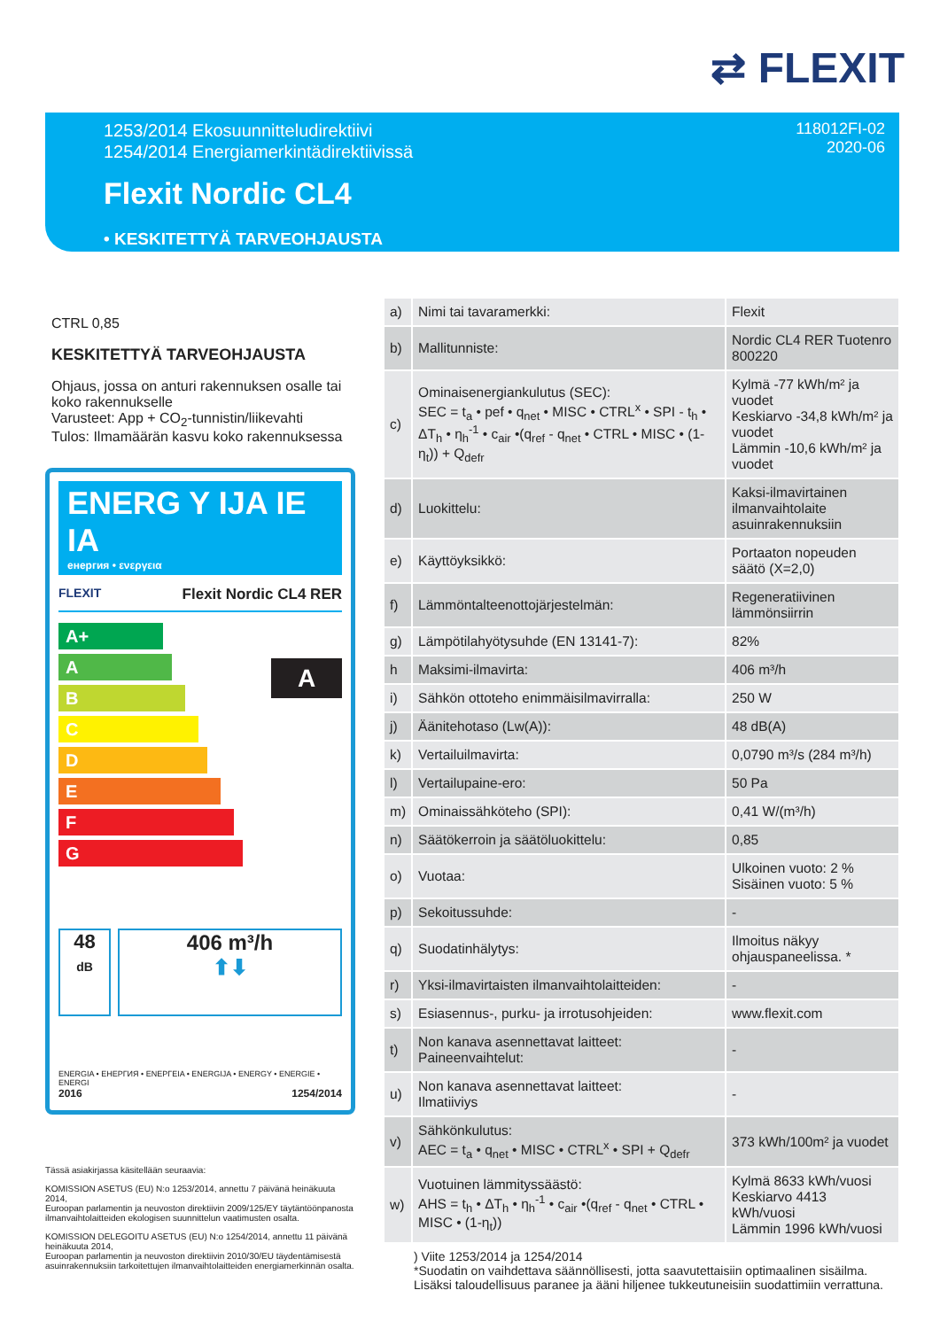⇄ FLEXIT
1253/2014 Ekosuunnitteludirektiivi
1254/2014 Energiamerkintädirektiivissä
118012FI-02
2020-06
Flexit Nordic CL4
• KESKITETTYÄ TARVEOHJAUSTA
CTRL 0,85
KESKITETTYÄ TARVEOHJAUSTA
Ohjaus, jossa on anturi rakennuksen osalle tai koko rakennukselle
Varusteet: App + CO<sub>2</sub>-tunnistin/liikevahti
Tulos: Ilmamäärän kasvu koko rakennuksessa
ENERG Y IJA IE IA
енергия • ενεργεια
FLEXIT Flexit Nordic CL4 RER
A+
A
B
C
D
E
F
G
A
48
dB
406 m³/h
⬆⬇
ENERGIA • ЕНЕРГИЯ • ΕΝΕΡΓΕΙΑ • ENERGIJA • ENERGY • ENERGIE • ENERGI
2016 1254/2014
| a) | Nimi tai tavaramerkki: | Flexit |
| b) | Mallitunniste: | Nordic CL4 RER Tuotenro 800220 |
| c) | Ominaisenergiankulutus (SEC): SEC = t<sub>a</sub> • pef • q<sub>net</sub> • MISC • CTRL<sup>x</sup> • SPI - t<sub>h</sub> • ΔT<sub>h</sub> • η<sub>h</sub><sup>-1</sup> • c<sub>air</sub> •(q<sub>ref</sub> - q<sub>net</sub> • CTRL • MISC • (1-η<sub>t</sub>)) + Q<sub>defr</sub> | Kylmä -77 kWh/m² ja vuodet Keskiarvo -34,8 kWh/m² ja vuodet Lämmin -10,6 kWh/m² ja vuodet |
| d) | Luokittelu: | Kaksi-ilmavirtainen ilmanvaihtolaite asuinrakennuksiin |
| e) | Käyttöyksikkö: | Portaaton nopeuden säätö (X=2,0) |
| f) | Lämmöntalteenottojärjestelmän: | Regeneratiivinen lämmönsiirrin |
| g) | Lämpötilahyötysuhde (EN 13141-7): | 82% |
| h | Maksimi-ilmavirta: | 406 m³/h |
| i) | Sähkön ottoteho enimmäisilmavirralla: | 250 W |
| j) | Äänitehotaso (Lw(A)): | 48 dB(A) |
| k) | Vertailuilmavirta: | 0,0790 m³/s (284 m³/h) |
| l) | Vertailupaine-ero: | 50 Pa |
| m) | Ominaissähköteho (SPI): | 0,41 W/(m³/h) |
| n) | Säätökerroin ja säätöluokittelu: | 0,85 |
| o) | Vuotaa: | Ulkoinen vuoto: 2 % Sisäinen vuoto: 5 % |
| p) | Sekoitussuhde: | - |
| q) | Suodatinhälytys: | Ilmoitus näkyy ohjauspaneelissa. * |
| r) | Yksi-ilmavirtaisten ilmanvaihtolaitteiden: | - |
| s) | Esiasennus-, purku- ja irrotusohjeiden: | www.flexit.com |
| t) | Non kanava asennettavat laitteet: Paineenvaihtelut: | - |
| u) | Non kanava asennettavat laitteet: Ilmatiiviys | - |
| v) | Sähkönkulutus: AEC = t<sub>a</sub> • q<sub>net</sub> • MISC • CTRL<sup>x</sup> • SPI + Q<sub>defr</sub> | 373 kWh/100m² ja vuodet |
| w) | Vuotuinen lämmityssäästö: AHS = t<sub>h</sub> • ΔT<sub>h</sub> • η<sub>h</sub><sup>-1</sup> • c<sub>air</sub> •(q<sub>ref</sub> - q<sub>net</sub> • CTRL • MISC • (1-η<sub>t</sub>)) | Kylmä 8633 kWh/vuosi Keskiarvo 4413 kWh/vuosi Lämmin 1996 kWh/vuosi |
Tässä asiakirjassa käsitellään seuraavia:
KOMISSION ASETUS (EU) N:o 1253/2014, annettu 7 päivänä heinäkuuta 2014,
Euroopan parlamentin ja neuvoston direktiivin 2009/125/EY täytäntöönpanosta ilmanvaihtolaitteiden ekologisen suunnittelun vaatimusten osalta.
KOMISSION DELEGOITU ASETUS (EU) N:o 1254/2014, annettu 11 päivänä heinäkuuta 2014,
Euroopan parlamentin ja neuvoston direktiivin 2010/30/EU täydentämisestä asuinrakennuksiin tarkoitettujen ilmanvaihtolaitteiden energiamerkinnän osalta.
) Viite 1253/2014 ja 1254/2014
*Suodatin on vaihdettava säännöllisesti, jotta saavutettaisiin optimaalinen sisäilma.
Lisäksi taloudellisuus paranee ja ääni hiljenee tukkeutuneisiin suodattimiin verrattuna.